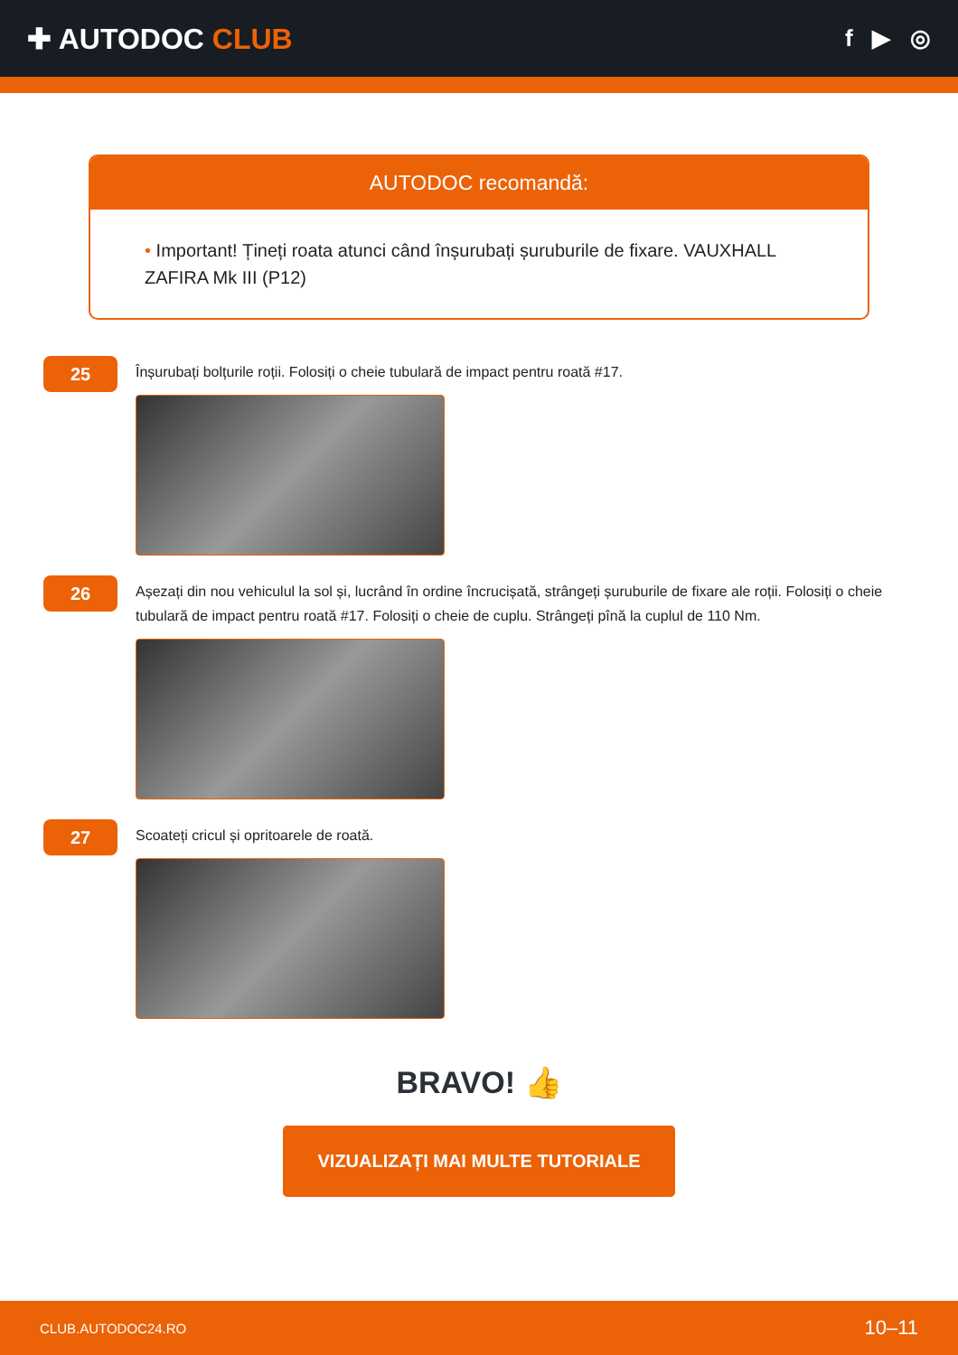✚ AUTODOC CLUB
f ▶ ◎
AUTODOC recomandă:
• Important! Țineți roata atunci când înșurubați șuruburile de fixare. VAUXHALL ZAFIRA Mk III (P12)
25
Înșurubați bolțurile roții. Folosiți o cheie tubulară de impact pentru roată #17.
26
Așezați din nou vehiculul la sol și, lucrând în ordine încrucișată, strângeți șuruburile de fixare ale roții. Folosiți o cheie tubulară de impact pentru roată #17. Folosiți o cheie de cuplu. Strângeți pînă la cuplul de 110 Nm.
27
Scoateți cricul și opritoarele de roată.
BRAVO! 👍
VIZUALIZAȚI MAI MULTE TUTORIALE
CLUB.AUTODOC24.RO 10–11